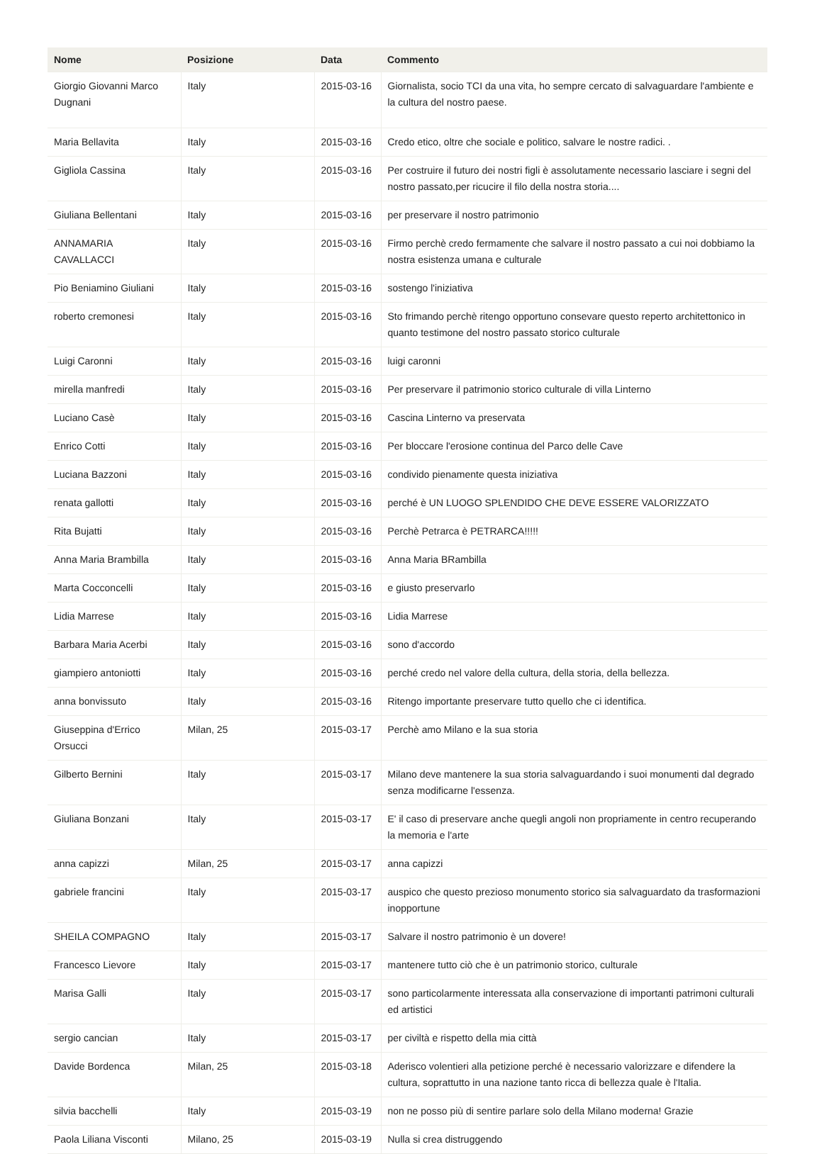| Nome | Posizione | Data | Commento |
| --- | --- | --- | --- |
| Giorgio Giovanni Marco Dugnani | Italy | 2015-03-16 | Giornalista, socio TCI da una vita, ho sempre cercato di salvaguardare l'ambiente e la cultura del nostro paese. |
| Maria Bellavita | Italy | 2015-03-16 | Credo etico, oltre che sociale e politico, salvare le nostre radici. . |
| Gigliola Cassina | Italy | 2015-03-16 | Per costruire il futuro dei nostri figli è assolutamente necessario lasciare i segni del nostro passato,per ricucire il filo della nostra storia.... |
| Giuliana Bellentani | Italy | 2015-03-16 | per preservare il nostro patrimonio |
| ANNAMARIA CAVALLACCI | Italy | 2015-03-16 | Firmo perchè credo fermamente che salvare il nostro passato a cui noi dobbiamo la nostra esistenza umana e culturale |
| Pio Beniamino Giuliani | Italy | 2015-03-16 | sostengo l'iniziativa |
| roberto cremonesi | Italy | 2015-03-16 | Sto frimando perchè ritengo opportuno consevare questo reperto architettonico in quanto testimone del nostro passato storico culturale |
| Luigi Caronni | Italy | 2015-03-16 | luigi caronni |
| mirella manfredi | Italy | 2015-03-16 | Per preservare il patrimonio storico culturale di villa Linterno |
| Luciano Casè | Italy | 2015-03-16 | Cascina Linterno va preservata |
| Enrico Cotti | Italy | 2015-03-16 | Per bloccare l'erosione continua del Parco delle Cave |
| Luciana Bazzoni | Italy | 2015-03-16 | condivido pienamente questa iniziativa |
| renata gallotti | Italy | 2015-03-16 | perché è UN LUOGO SPLENDIDO CHE DEVE ESSERE VALORIZZATO |
| Rita Bujatti | Italy | 2015-03-16 | Perchè Petrarca è PETRARCA!!!!! |
| Anna Maria Brambilla | Italy | 2015-03-16 | Anna Maria BRambilla |
| Marta Cocconcelli | Italy | 2015-03-16 | e giusto preservarlo |
| Lidia Marrese | Italy | 2015-03-16 | Lidia Marrese |
| Barbara Maria Acerbi | Italy | 2015-03-16 | sono d'accordo |
| giampiero antoniotti | Italy | 2015-03-16 | perché credo nel valore della cultura, della storia, della bellezza. |
| anna bonvissuto | Italy | 2015-03-16 | Ritengo importante preservare tutto quello che ci identifica. |
| Giuseppina d'Errico Orsucci | Milan, 25 | 2015-03-17 | Perchè amo Milano e la sua storia |
| Gilberto Bernini | Italy | 2015-03-17 | Milano deve mantenere la sua storia salvaguardando i suoi monumenti dal degrado senza modificarne l'essenza. |
| Giuliana Bonzani | Italy | 2015-03-17 | E' il caso di preservare anche quegli angoli non propriamente in centro recuperando la memoria e l'arte |
| anna capizzi | Milan, 25 | 2015-03-17 | anna capizzi |
| gabriele francini | Italy | 2015-03-17 | auspico che questo prezioso monumento storico sia salvaguardato da trasformazioni inopportune |
| SHEILA COMPAGNO | Italy | 2015-03-17 | Salvare il nostro patrimonio è un dovere! |
| Francesco Lievore | Italy | 2015-03-17 | mantenere tutto ciò che è un patrimonio storico, culturale |
| Marisa Galli | Italy | 2015-03-17 | sono particolarmente interessata alla conservazione di importanti patrimoni culturali ed artistici |
| sergio cancian | Italy | 2015-03-17 | per civiltà e rispetto della mia città |
| Davide Bordenca | Milan, 25 | 2015-03-18 | Aderisco volentieri alla petizione perché è necessario valorizzare e difendere la cultura, soprattutto in una nazione tanto ricca di bellezza quale è l'Italia. |
| silvia bacchelli | Italy | 2015-03-19 | non ne posso più di sentire parlare solo della Milano moderna! Grazie |
| Paola Liliana Visconti | Milano, 25 | 2015-03-19 | Nulla si crea distruggendo |